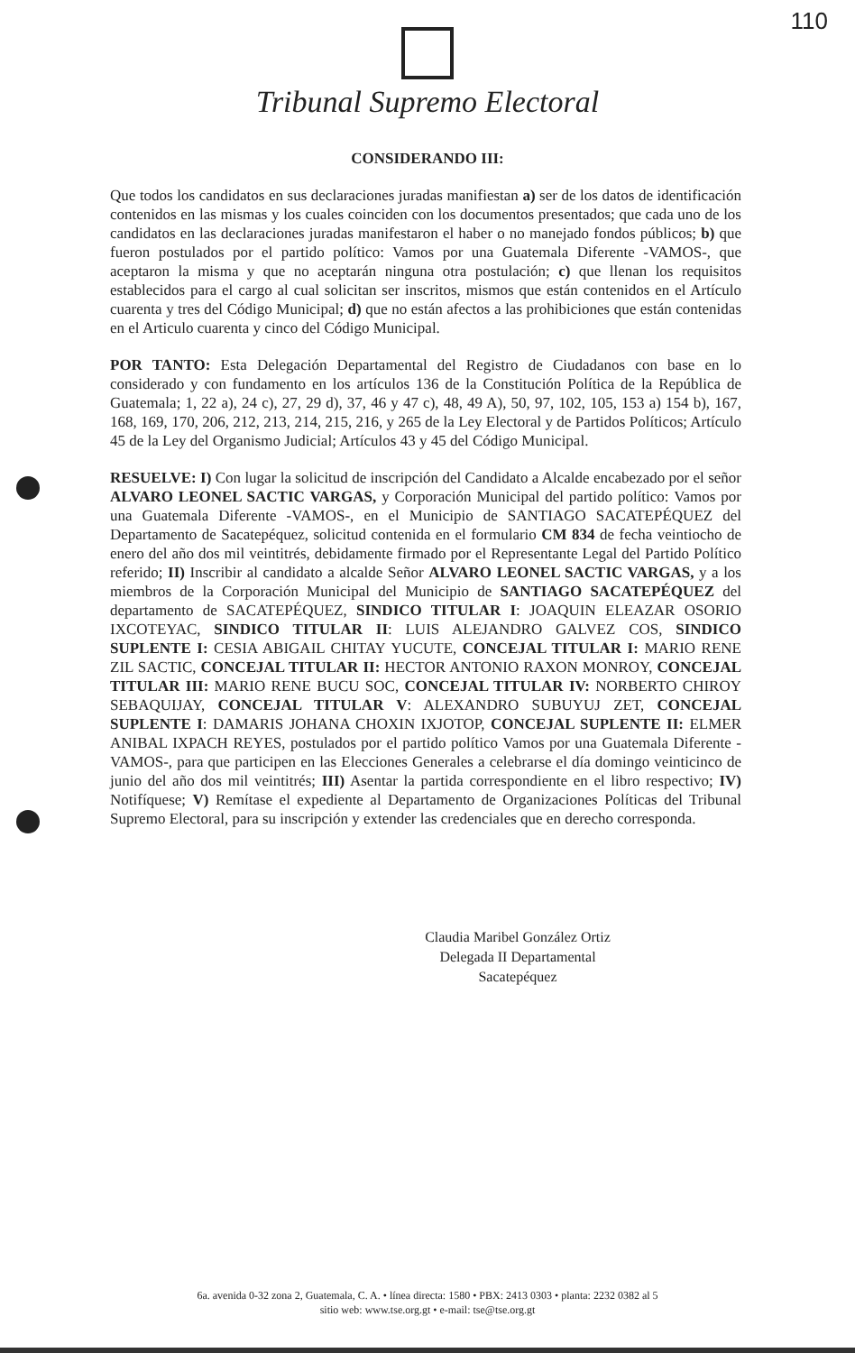110
Tribunal Supremo Electoral
CONSIDERANDO III:
Que todos los candidatos en sus declaraciones juradas manifiestan a) ser de los datos de identificación contenidos en las mismas y los cuales coinciden con los documentos presentados; que cada uno de los candidatos en las declaraciones juradas manifestaron el haber o no manejado fondos públicos; b) que fueron postulados por el partido político: Vamos por una Guatemala Diferente -VAMOS-, que aceptaron la misma y que no aceptarán ninguna otra postulación; c) que llenan los requisitos establecidos para el cargo al cual solicitan ser inscritos, mismos que están contenidos en el Artículo cuarenta y tres del Código Municipal; d) que no están afectos a las prohibiciones que están contenidas en el Articulo cuarenta y cinco del Código Municipal.
POR TANTO: Esta Delegación Departamental del Registro de Ciudadanos con base en lo considerado y con fundamento en los artículos 136 de la Constitución Política de la República de Guatemala; 1, 22 a), 24 c), 27, 29 d), 37, 46 y 47 c), 48, 49 A), 50, 97, 102, 105, 153 a) 154 b), 167, 168, 169, 170, 206, 212, 213, 214, 215, 216, y 265 de la Ley Electoral y de Partidos Políticos; Artículo 45 de la Ley del Organismo Judicial; Artículos 43 y 45 del Código Municipal.
RESUELVE: I) Con lugar la solicitud de inscripción del Candidato a Alcalde encabezado por el señor ALVARO LEONEL SACTIC VARGAS, y Corporación Municipal del partido político: Vamos por una Guatemala Diferente -VAMOS-, en el Municipio de SANTIAGO SACATEPÉQUEZ del Departamento de Sacatepéquez, solicitud contenida en el formulario CM 834 de fecha veintiocho de enero del año dos mil veintitrés, debidamente firmado por el Representante Legal del Partido Político referido; II) Inscribir al candidato a alcalde Señor ALVARO LEONEL SACTIC VARGAS, y a los miembros de la Corporación Municipal del Municipio de SANTIAGO SACATEPÉQUEZ del departamento de SACATEPÉQUEZ, SINDICO TITULAR I: JOAQUIN ELEAZAR OSORIO IXCOTEYAC, SINDICO TITULAR II: LUIS ALEJANDRO GALVEZ COS, SINDICO SUPLENTE I: CESIA ABIGAIL CHITAY YUCUTE, CONCEJAL TITULAR I: MARIO RENE ZIL SACTIC, CONCEJAL TITULAR II: HECTOR ANTONIO RAXON MONROY, CONCEJAL TITULAR III: MARIO RENE BUCU SOC, CONCEJAL TITULAR IV: NORBERTO CHIROY SEBAQUIJAY, CONCEJAL TITULAR V: ALEXANDRO SUBUYUJ ZET, CONCEJAL SUPLENTE I: DAMARIS JOHANA CHOXIN IXJOTOP, CONCEJAL SUPLENTE II: ELMER ANIBAL IXPACH REYES, postulados por el partido político Vamos por una Guatemala Diferente -VAMOS-, para que participen en las Elecciones Generales a celebrarse el día domingo veinticinco de junio del año dos mil veintitrés; III) Asentar la partida correspondiente en el libro respectivo; IV) Notifíquese; V) Remítase el expediente al Departamento de Organizaciones Políticas del Tribunal Supremo Electoral, para su inscripción y extender las credenciales que en derecho corresponda.
Claudia Maribel González Ortiz
Delegada II Departamental
Sacatepéquez
6a. avenida 0-32 zona 2, Guatemala, C. A. • línea directa: 1580 • PBX: 2413 0303 • planta: 2232 0382 al 5
sitio web: www.tse.org.gt • e-mail: tse@tse.org.gt